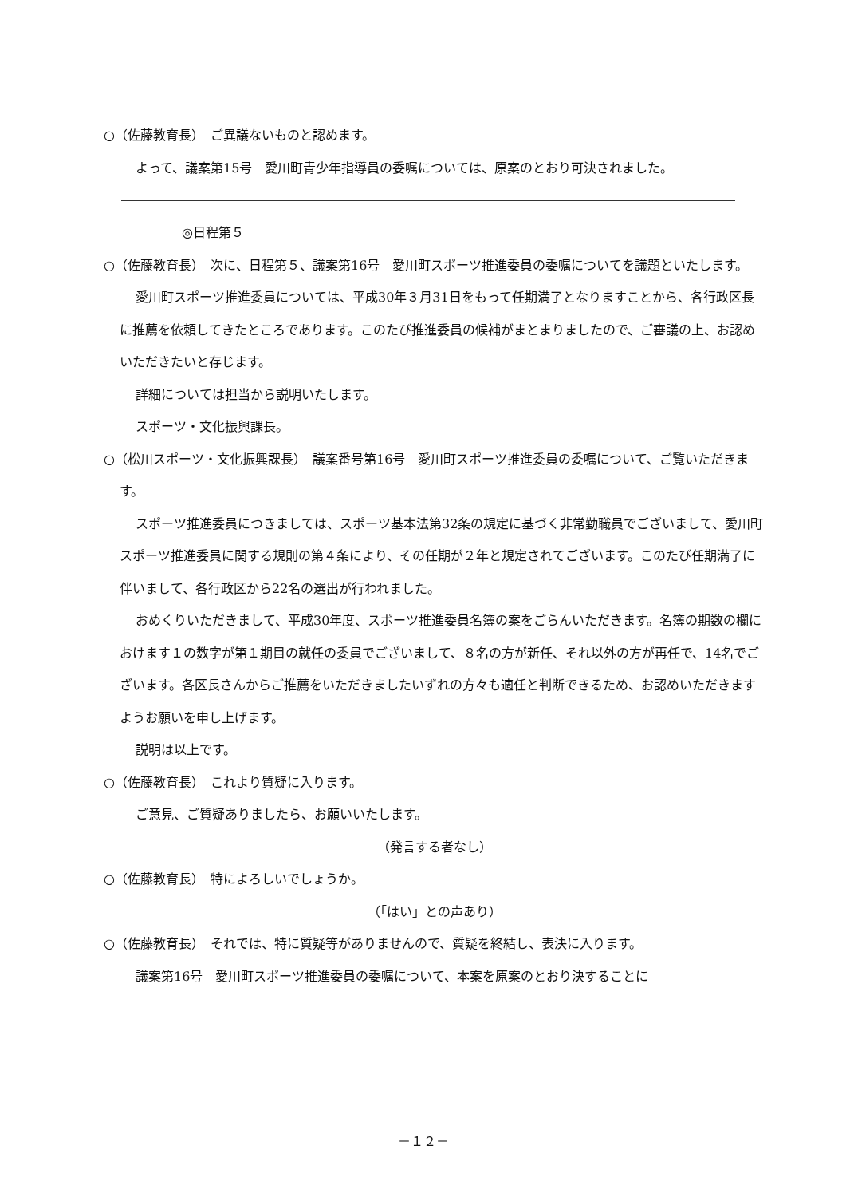○（佐藤教育長）　ご異議ないものと認めます。
よって、議案第15号　愛川町青少年指導員の委嘱については、原案のとおり可決されました。
◎日程第５
○（佐藤教育長）　次に、日程第５、議案第16号　愛川町スポーツ推進委員の委嘱についてを議題といたします。
愛川町スポーツ推進委員については、平成30年３月31日をもって任期満了となりますことから、各行政区長に推薦を依頼してきたところであります。このたび推進委員の候補がまとまりましたので、ご審議の上、お認めいただきたいと存じます。
詳細については担当から説明いたします。
スポーツ・文化振興課長。
○（松川スポーツ・文化振興課長）　議案番号第16号　愛川町スポーツ推進委員の委嘱について、ご覧いただきます。
スポーツ推進委員につきましては、スポーツ基本法第32条の規定に基づく非常勤職員でございまして、愛川町スポーツ推進委員に関する規則の第４条により、その任期が２年と規定されてございます。このたび任期満了に伴いまして、各行政区から22名の選出が行われました。
おめくりいただきまして、平成30年度、スポーツ推進委員名簿の案をごらんいただきます。名簿の期数の欄におけます１の数字が第１期目の就任の委員でございまして、８名の方が新任、それ以外の方が再任で、14名でございます。各区長さんからご推薦をいただきましたいずれの方々も適任と判断できるため、お認めいただきますようお願いを申し上げます。
説明は以上です。
○（佐藤教育長）　これより質疑に入ります。
ご意見、ご質疑ありましたら、お願いいたします。
（発言する者なし）
○（佐藤教育長）　特によろしいでしょうか。
（「はい」との声あり）
○（佐藤教育長）　それでは、特に質疑等がありませんので、質疑を終結し、表決に入ります。
議案第16号　愛川町スポーツ推進委員の委嘱について、本案を原案のとおり決することに
－１２－